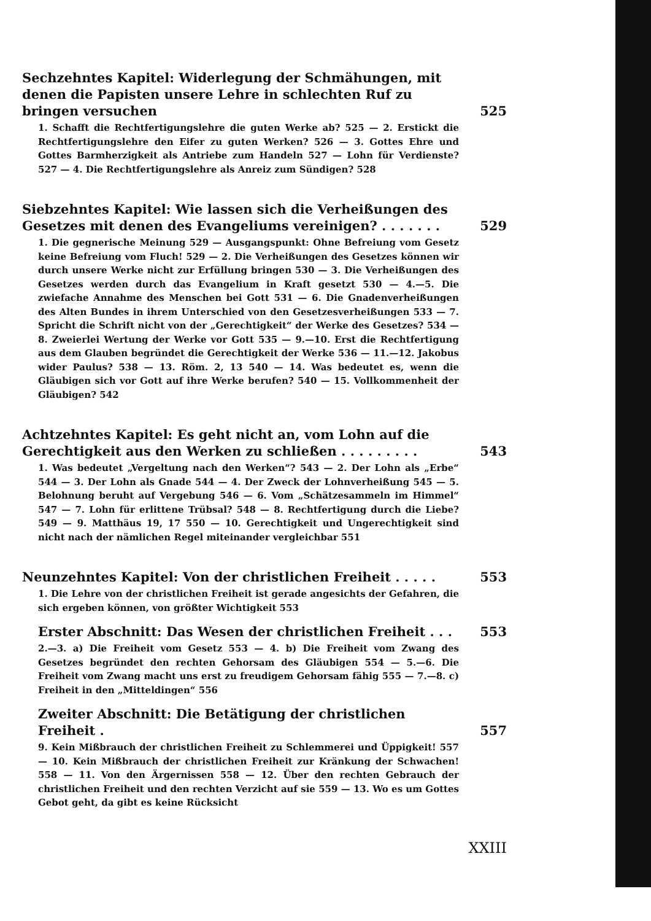Sechzehntes Kapitel: Widerlegung der Schmähungen, mit denen die Papisten unsere Lehre in schlechten Ruf zu bringen versuchen
525
1. Schafft die Rechtfertigungslehre die guten Werke ab? 525 — 2. Erstickt die Rechtfertigungslehre den Eifer zu guten Werken? 526 — 3. Gottes Ehre und Gottes Barmherzigkeit als Antriebe zum Handeln 527 — Lohn für Verdienste? 527 — 4. Die Rechtfertigungslehre als Anreiz zum Sündigen? 528
Siebzehntes Kapitel: Wie lassen sich die Verheißungen des Gesetzes mit denen des Evangeliums vereinigen? . . . . . . .
529
1. Die gegnerische Meinung 529 — Ausgangspunkt: Ohne Befreiung vom Gesetz keine Befreiung vom Fluch! 529 — 2. Die Verheißungen des Gesetzes können wir durch unsere Werke nicht zur Erfüllung bringen 530 — 3. Die Verheißungen des Gesetzes werden durch das Evangelium in Kraft gesetzt 530 — 4.—5. Die zwiefache Annahme des Menschen bei Gott 531 — 6. Die Gnadenverheißungen des Alten Bundes in ihrem Unterschied von den Gesetzesverheißungen 533 — 7. Spricht die Schrift nicht von der „Gerechtigkeit“ der Werke des Gesetzes? 534 — 8. Zweierlei Wertung der Werke vor Gott 535 — 9.—10. Erst die Rechtfertigung aus dem Glauben begründet die Gerechtigkeit der Werke 536 — 11.—12. Jakobus wider Paulus? 538 — 13. Röm. 2, 13 540 — 14. Was bedeutet es, wenn die Gläubigen sich vor Gott auf ihre Werke berufen? 540 — 15. Vollkommenheit der Gläubigen? 542
Achtzehntes Kapitel: Es geht nicht an, vom Lohn auf die Gerechtigkeit aus den Werken zu schließen . . . . . . . . .
543
1. Was bedeutet „Vergeltung nach den Werken“? 543 — 2. Der Lohn als „Erbe“ 544 — 3. Der Lohn als Gnade 544 — 4. Der Zweck der Lohnverheißung 545 — 5. Belohnung beruht auf Vergebung 546 — 6. Vom „Schätzesammeln im Himmel“ 547 — 7. Lohn für erlittene Trübsal? 548 — 8. Rechtfertigung durch die Liebe? 549 — 9. Matthäus 19, 17 550 — 10. Gerechtigkeit und Ungerechtigkeit sind nicht nach der nämlichen Regel miteinander vergleichbar 551
Neunzehntes Kapitel: Von der christlichen Freiheit . . . . .
553
1. Die Lehre von der christlichen Freiheit ist gerade angesichts der Gefahren, die sich ergeben können, von größter Wichtigkeit 553
Erster Abschnitt: Das Wesen der christlichen Freiheit . . .
553
2.—3. a) Die Freiheit vom Gesetz 553 — 4. b) Die Freiheit vom Zwang des Gesetzes begründet den rechten Gehorsam des Gläubigen 554 — 5.—6. Die Freiheit vom Zwang macht uns erst zu freudigem Gehorsam fähig 555 — 7.—8. c) Freiheit in den „Mitteldingen“ 556
Zweiter Abschnitt: Die Betätigung der christlichen Freiheit .
557
9. Kein Mißbrauch der christlichen Freiheit zu Schlemmerei und Üppigkeit! 557 — 10. Kein Mißbrauch der christlichen Freiheit zur Kränkung der Schwachen! 558 — 11. Von den Ärgernissen 558 — 12. Über den rechten Gebrauch der christlichen Freiheit und den rechten Verzicht auf sie 559 — 13. Wo es um Gottes Gebot geht, da gibt es keine Rücksicht
XXIII